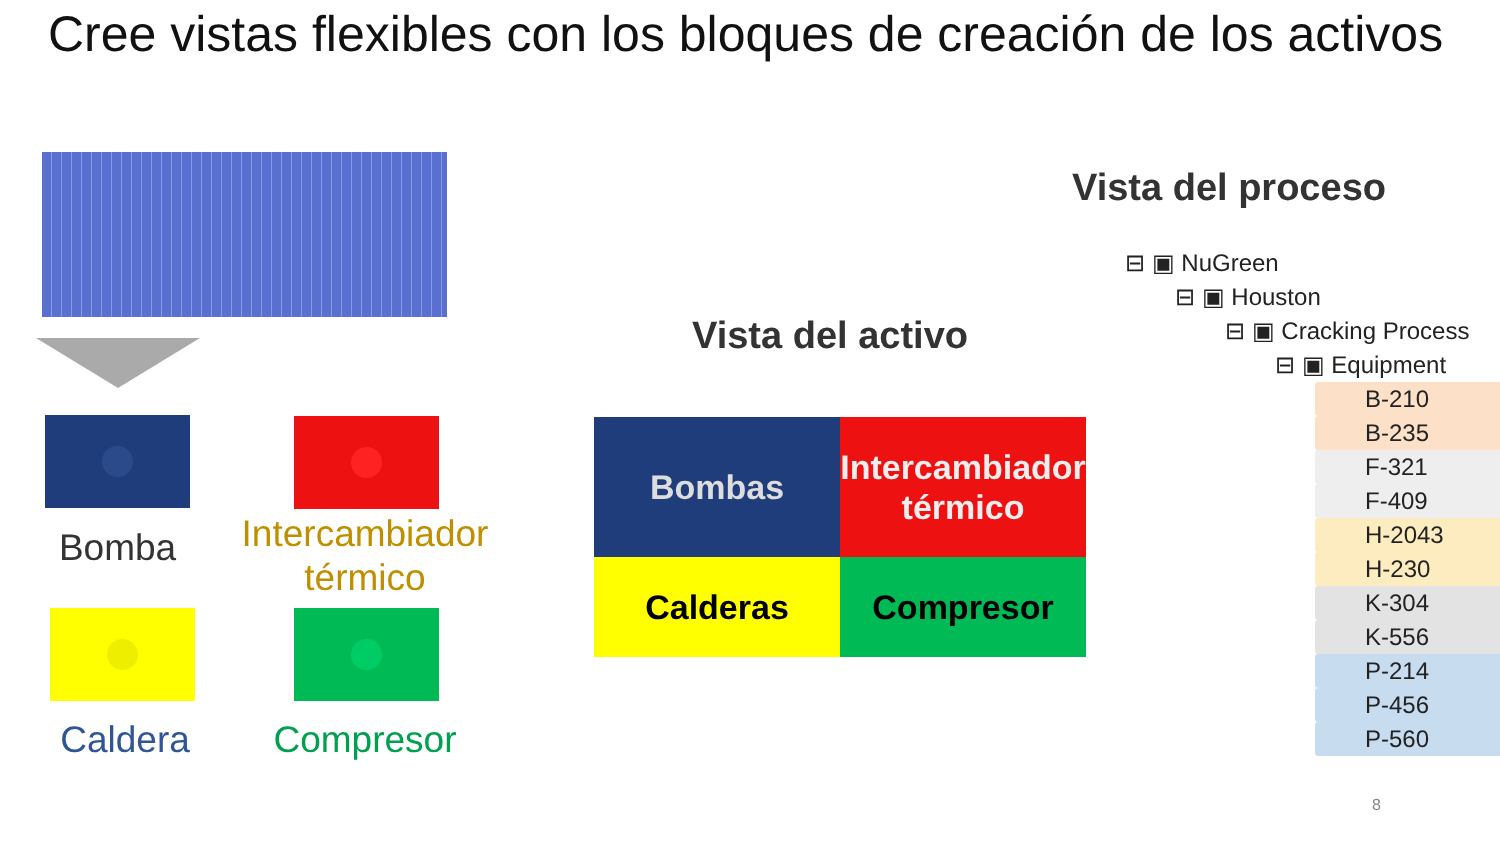Cree vistas flexibles con los bloques de creación de los activos
Bomba
Intercambiador térmico
Caldera
Compresor
Vista del activo
Bombas
Intercambiador térmico
Calderas
Compresor
Vista del proceso
⊟ ▣ NuGreen
⊟ ▣ Houston
⊟ ▣ Cracking Process
⊟ ▣ Equipment
B-210
B-235
F-321
F-409
H-2043
H-230
K-304
K-556
P-214
P-456
P-560
8